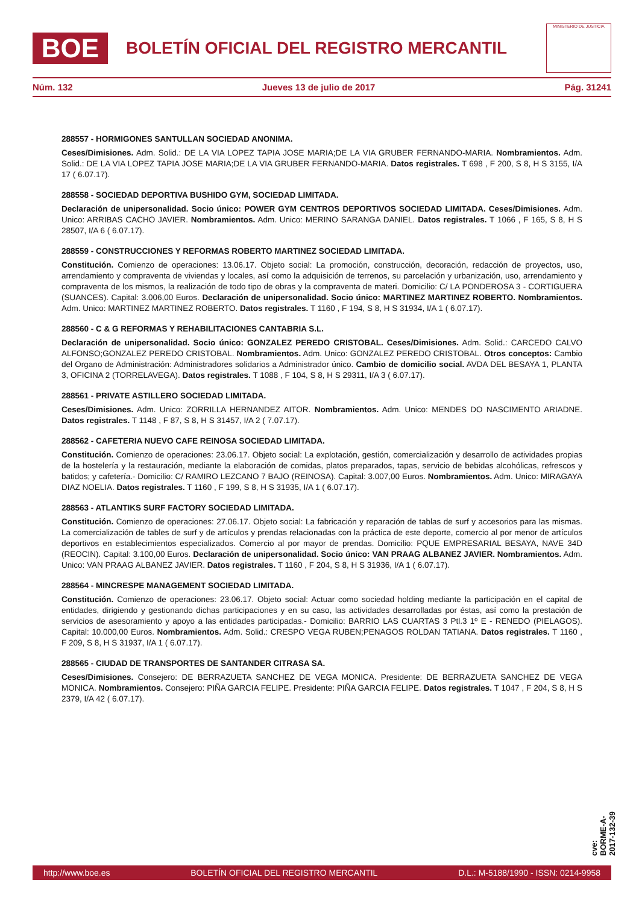BOE
BOLETÍN OFICIAL DEL REGISTRO MERCANTIL
MINISTERIO DE JUSTICIA
Núm. 132 Jueves 13 de julio de 2017 Pág. 31241
288557 - HORMIGONES SANTULLAN SOCIEDAD ANONIMA.
Ceses/Dimisiones. Adm. Solid.: DE LA VIA LOPEZ TAPIA JOSE MARIA;DE LA VIA GRUBER FERNANDO-MARIA. Nombramientos. Adm. Solid.: DE LA VIA LOPEZ TAPIA JOSE MARIA;DE LA VIA GRUBER FERNANDO-MARIA. Datos registrales. T 698 , F 200, S 8, H S 3155, I/A 17 ( 6.07.17).
288558 - SOCIEDAD DEPORTIVA BUSHIDO GYM, SOCIEDAD LIMITADA.
Declaración de unipersonalidad. Socio único: POWER GYM CENTROS DEPORTIVOS SOCIEDAD LIMITADA. Ceses/Dimisiones. Adm. Unico: ARRIBAS CACHO JAVIER. Nombramientos. Adm. Unico: MERINO SARANGA DANIEL. Datos registrales. T 1066 , F 165, S 8, H S 28507, I/A 6 ( 6.07.17).
288559 - CONSTRUCCIONES Y REFORMAS ROBERTO MARTINEZ SOCIEDAD LIMITADA.
Constitución. Comienzo de operaciones: 13.06.17. Objeto social: La promoción, construcción, decoración, redacción de proyectos, uso, arrendamiento y compraventa de viviendas y locales, así como la adquisición de terrenos, su parcelación y urbanización, uso, arrendamiento y compraventa de los mismos, la realización de todo tipo de obras y la compraventa de materi. Domicilio: C/ LA PONDEROSA 3 - CORTIGUERA (SUANCES). Capital: 3.006,00 Euros. Declaración de unipersonalidad. Socio único: MARTINEZ MARTINEZ ROBERTO. Nombramientos. Adm. Unico: MARTINEZ MARTINEZ ROBERTO. Datos registrales. T 1160 , F 194, S 8, H S 31934, I/A 1 ( 6.07.17).
288560 - C & G REFORMAS Y REHABILITACIONES CANTABRIA S.L.
Declaración de unipersonalidad. Socio único: GONZALEZ PEREDO CRISTOBAL. Ceses/Dimisiones. Adm. Solid.: CARCEDO CALVO ALFONSO;GONZALEZ PEREDO CRISTOBAL. Nombramientos. Adm. Unico: GONZALEZ PEREDO CRISTOBAL. Otros conceptos: Cambio del Organo de Administración: Administradores solidarios a Administrador único. Cambio de domicilio social. AVDA DEL BESAYA 1, PLANTA 3, OFICINA 2 (TORRELAVEGA). Datos registrales. T 1088 , F 104, S 8, H S 29311, I/A 3 ( 6.07.17).
288561 - PRIVATE ASTILLERO SOCIEDAD LIMITADA.
Ceses/Dimisiones. Adm. Unico: ZORRILLA HERNANDEZ AITOR. Nombramientos. Adm. Unico: MENDES DO NASCIMENTO ARIADNE. Datos registrales. T 1148 , F 87, S 8, H S 31457, I/A 2 ( 7.07.17).
288562 - CAFETERIA NUEVO CAFE REINOSA SOCIEDAD LIMITADA.
Constitución. Comienzo de operaciones: 23.06.17. Objeto social: La explotación, gestión, comercialización y desarrollo de actividades propias de la hostelería y la restauración, mediante la elaboración de comidas, platos preparados, tapas, servicio de bebidas alcohólicas, refrescos y batidos; y cafetería.- Domicilio: C/ RAMIRO LEZCANO 7 BAJO (REINOSA). Capital: 3.007,00 Euros. Nombramientos. Adm. Unico: MIRAGAYA DIAZ NOELIA. Datos registrales. T 1160 , F 199, S 8, H S 31935, I/A 1 ( 6.07.17).
288563 - ATLANTIKS SURF FACTORY SOCIEDAD LIMITADA.
Constitución. Comienzo de operaciones: 27.06.17. Objeto social: La fabricación y reparación de tablas de surf y accesorios para las mismas. La comercialización de tables de surf y de artículos y prendas relacionadas con la práctica de este deporte, comercio al por menor de artículos deportivos en establecimientos especializados. Comercio al por mayor de prendas. Domicilio: PQUE EMPRESARIAL BESAYA, NAVE 34D (REOCIN). Capital: 3.100,00 Euros. Declaración de unipersonalidad. Socio único: VAN PRAAG ALBANEZ JAVIER. Nombramientos. Adm. Unico: VAN PRAAG ALBANEZ JAVIER. Datos registrales. T 1160 , F 204, S 8, H S 31936, I/A 1 ( 6.07.17).
288564 - MINCRESPE MANAGEMENT SOCIEDAD LIMITADA.
Constitución. Comienzo de operaciones: 23.06.17. Objeto social: Actuar como sociedad holding mediante la participación en el capital de entidades, dirigiendo y gestionando dichas participaciones y en su caso, las actividades desarrolladas por éstas, así como la prestación de servicios de asesoramiento y apoyo a las entidades participadas.- Domicilio: BARRIO LAS CUARTAS 3 Ptl.3 1º E - RENEDO (PIELAGOS). Capital: 10.000,00 Euros. Nombramientos. Adm. Solid.: CRESPO VEGA RUBEN;PENAGOS ROLDAN TATIANA. Datos registrales. T 1160 , F 209, S 8, H S 31937, I/A 1 ( 6.07.17).
288565 - CIUDAD DE TRANSPORTES DE SANTANDER CITRASA SA.
Ceses/Dimisiones. Consejero: DE BERRAZUETA SANCHEZ DE VEGA MONICA. Presidente: DE BERRAZUETA SANCHEZ DE VEGA MONICA. Nombramientos. Consejero: PIÑA GARCIA FELIPE. Presidente: PIÑA GARCIA FELIPE. Datos registrales. T 1047 , F 204, S 8, H S 2379, I/A 42 ( 6.07.17).
cve: BORME-A-2017-132-39
http://www.boe.es BOLETÍN OFICIAL DEL REGISTRO MERCANTIL D.L.: M-5188/1990 - ISSN: 0214-9958